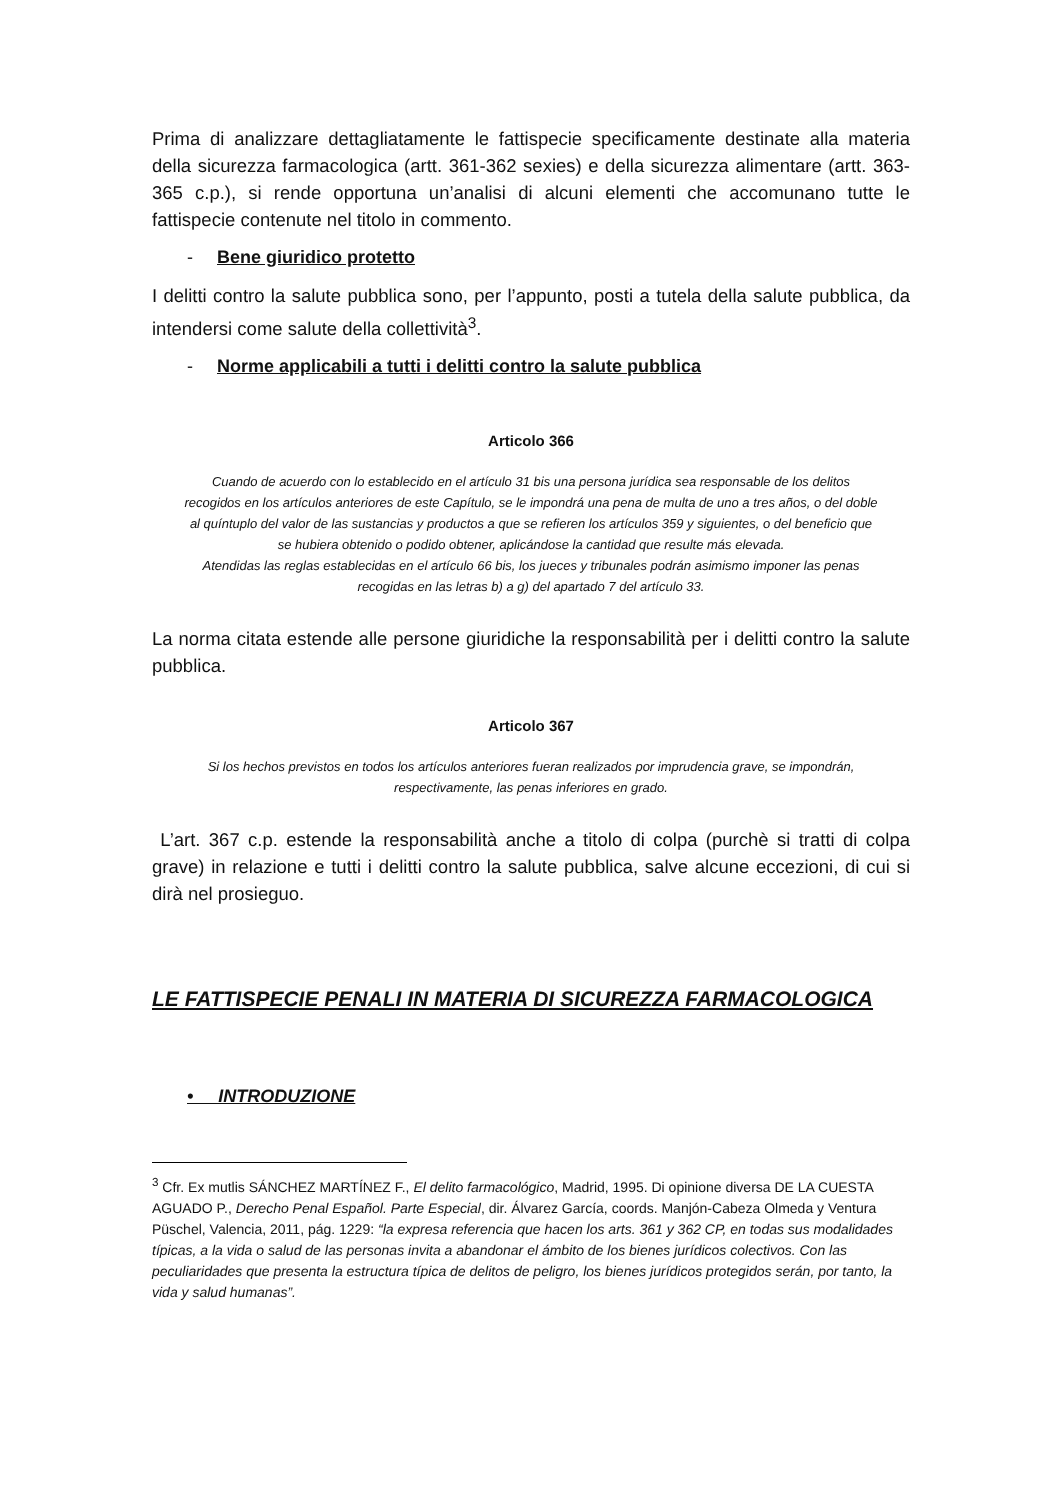Prima di analizzare dettagliatamente le fattispecie specificamente destinate alla materia della sicurezza farmacologica (artt. 361-362 sexies) e della sicurezza alimentare (artt. 363-365 c.p.), si rende opportuna un’analisi di alcuni elementi che accomunano tutte le fattispecie contenute nel titolo in commento.
- Bene giuridico protetto
I delitti contro la salute pubblica sono, per l’appunto, posti a tutela della salute pubblica, da intendersi come salute della collettività<sup>3</sup>.
- Norme applicabili a tutti i delitti contro la salute pubblica
Articolo 366
Cuando de acuerdo con lo establecido en el artículo 31 bis una persona jurídica sea responsable de los delitos recogidos en los artículos anteriores de este Capítulo, se le impondrá una pena de multa de uno a tres años, o del doble al quíntuplo del valor de las sustancias y productos a que se refieren los artículos 359 y siguientes, o del beneficio que se hubiera obtenido o podido obtener, aplicándose la cantidad que resulte más elevada.
Atendidas las reglas establecidas en el artículo 66 bis, los jueces y tribunales podrán asimismo imponer las penas recogidas en las letras b) a g) del apartado 7 del artículo 33.
La norma citata estende alle persone giuridiche la responsabilità per i delitti contro la salute pubblica.
Articolo 367
Si los hechos previstos en todos los artículos anteriores fueran realizados por imprudencia grave, se impondrán, respectivamente, las penas inferiores en grado.
L’art. 367 c.p. estende la responsabilità anche a titolo di colpa (purchè si tratti di colpa grave) in relazione e tutti i delitti contro la salute pubblica, salve alcune eccezioni, di cui si dirà nel prosieguo.
LE FATTISPECIE PENALI IN MATERIA DI SICUREZZA FARMACOLOGICA
• INTRODUZIONE
<sup>3</sup> Cfr. Ex mutlis SÁNCHEZ MARTÍNEZ F., El delito farmacológico, Madrid, 1995. Di opinione diversa DE LA CUESTA AGUADO P., Derecho Penal Español. Parte Especial, dir. Álvarez García, coords. Manjón-Cabeza Olmeda y Ventura Püschel, Valencia, 2011, pág. 1229: “la expresa referencia que hacen los arts. 361 y 362 CP, en todas sus modalidades típicas, a la vida o salud de las personas invita a abandonar el ámbito de los bienes jurídicos colectivos. Con las peculiaridades que presenta la estructura típica de delitos de peligro, los bienes jurídicos protegidos serán, por tanto, la vida y salud humanas”.